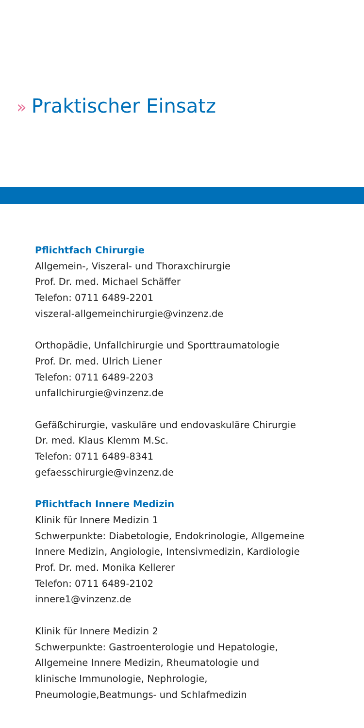» Praktischer Einsatz
Pflichtfach Chirurgie
Allgemein-, Viszeral- und Thoraxchirurgie
Prof. Dr. med. Michael Schäffer
Telefon: 0711 6489-2201
viszeral-allgemeinchirurgie@vinzenz.de
Orthopädie, Unfallchirurgie und Sporttraumatologie
Prof. Dr. med. Ulrich Liener
Telefon: 0711 6489-2203
unfallchirurgie@vinzenz.de
Gefäßchirurgie, vaskuläre und endovaskuläre Chirurgie
Dr. med. Klaus Klemm M.Sc.
Telefon: 0711 6489-8341
gefaesschirurgie@vinzenz.de
Pflichtfach Innere Medizin
Klinik für Innere Medizin 1
Schwerpunkte: Diabetologie, Endokrinologie, Allgemeine
Innere Medizin, Angiologie, Intensivmedizin, Kardiologie
Prof. Dr. med. Monika Kellerer
Telefon: 0711 6489-2102
innere1@vinzenz.de
Klinik für Innere Medizin 2
Schwerpunkte: Gastroenterologie und Hepatologie,
Allgemeine Innere Medizin, Rheumatologie und
klinische Immunologie, Nephrologie,
Pneumologie,Beatmungs- und Schlafmedizin